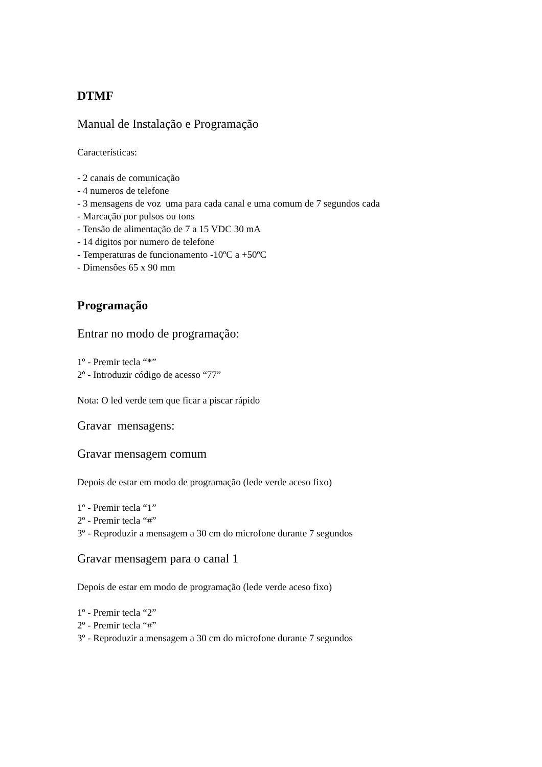DTMF
Manual de Instalação e Programação
Características:
- 2 canais de comunicação
- 4 numeros de telefone
- 3 mensagens de voz uma para cada canal e uma comum de 7 segundos cada
- Marcação por pulsos ou tons
- Tensão de alimentação de 7 a 15 VDC 30 mA
- 14 digitos por numero de telefone
- Temperaturas de funcionamento -10ºC a +50ºC
- Dimensões 65 x 90 mm
Programação
Entrar no modo de programação:
1º - Premir tecla “*”
2º - Introduzir código de acesso “77”
Nota: O led verde tem que ficar a piscar rápido
Gravar mensagens:
Gravar mensagem comum
Depois de estar em modo de programação (lede verde aceso fixo)
1º - Premir tecla “1”
2º - Premir tecla “#”
3º - Reproduzir a mensagem a 30 cm do microfone durante 7 segundos
Gravar mensagem para o canal 1
Depois de estar em modo de programação (lede verde aceso fixo)
1º - Premir tecla “2”
2º - Premir tecla “#”
3º - Reproduzir a mensagem a 30 cm do microfone durante 7 segundos